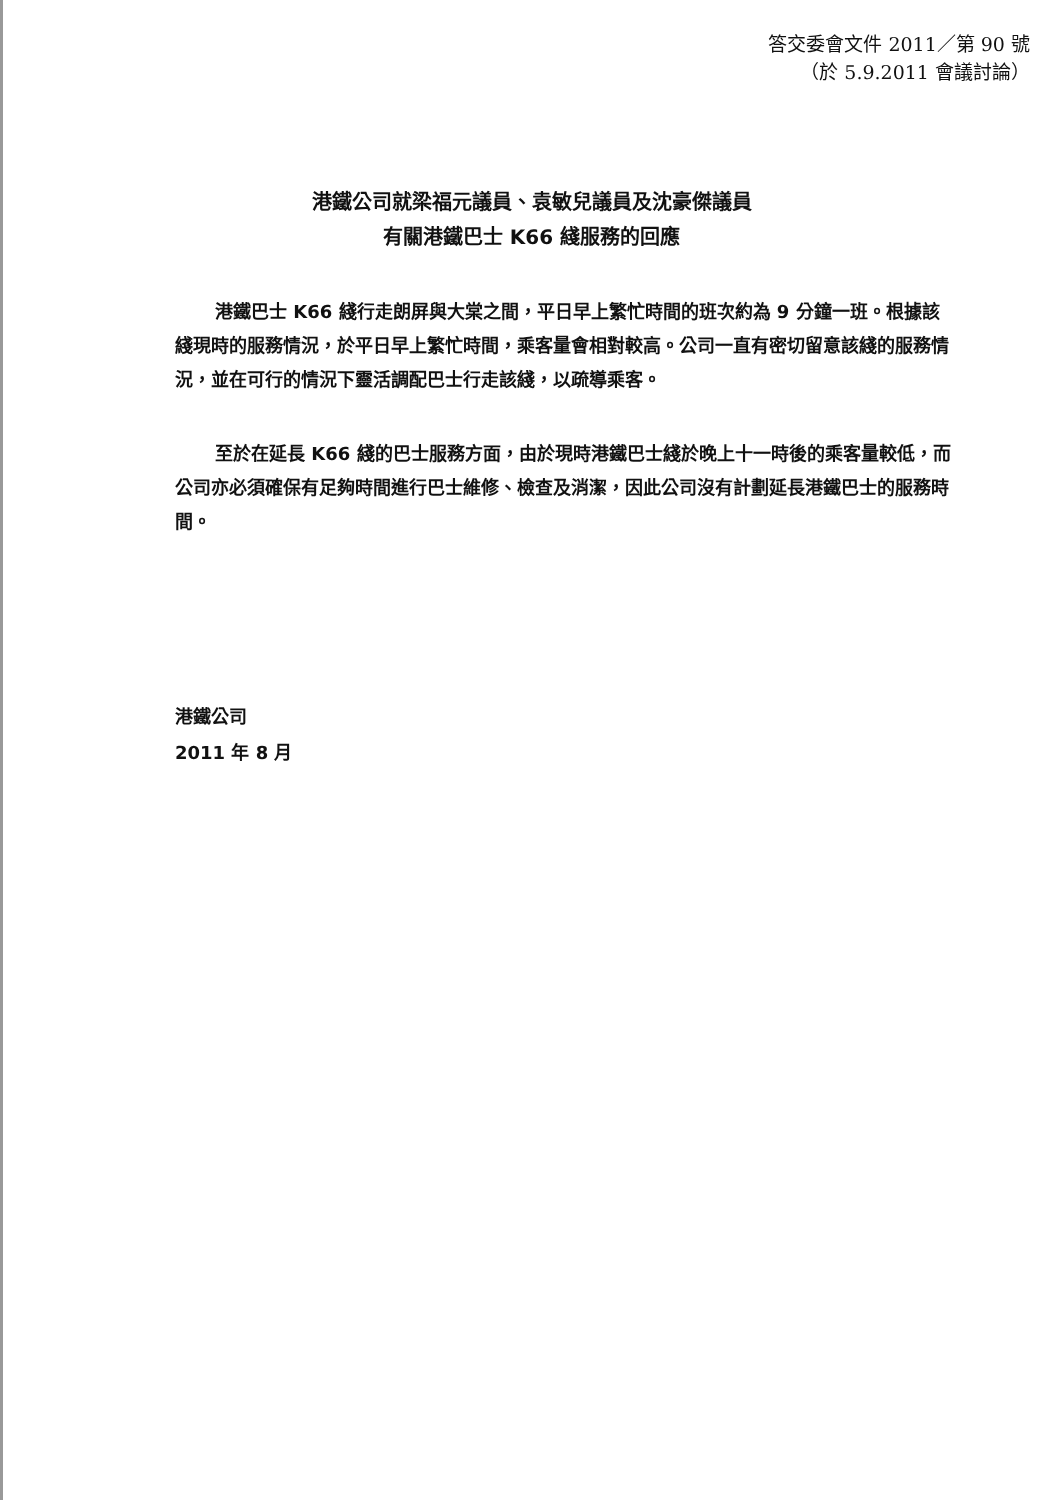答交委會文件 2011／第 90 號
（於 5.9.2011 會議討論）
港鐵公司就梁福元議員、袁敏兒議員及沈豪傑議員
有關港鐵巴士 K66 綫服務的回應
港鐵巴士 K66 綫行走朗屏與大棠之間，平日早上繁忙時間的班次約為 9 分鐘一班。根據該綫現時的服務情況，於平日早上繁忙時間，乘客量會相對較高。公司一直有密切留意該綫的服務情況，並在可行的情況下靈活調配巴士行走該綫，以疏導乘客。
至於在延長 K66 綫的巴士服務方面，由於現時港鐵巴士綫於晚上十一時後的乘客量較低，而公司亦必須確保有足夠時間進行巴士維修、檢查及消潔，因此公司沒有計劃延長港鐵巴士的服務時間。
港鐵公司
2011 年 8 月